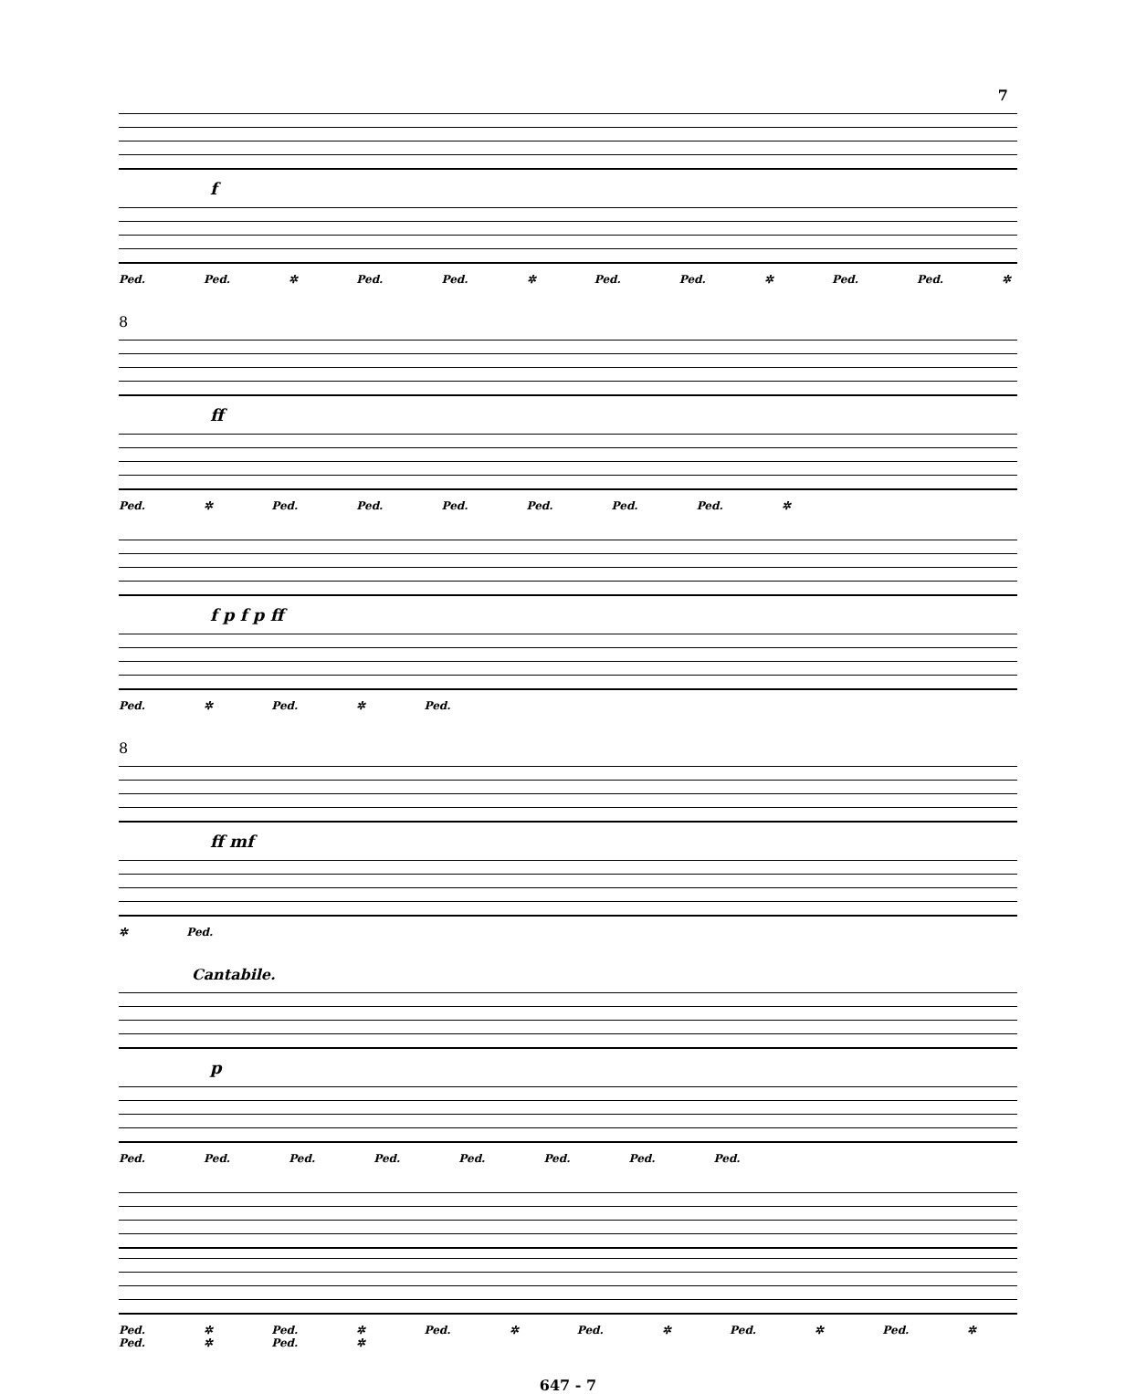7
f
Ped. Ped. ✲ Ped. Ped. ✲ Ped. Ped. ✲ Ped. Ped. ✲
8
ff
Ped. ✲ Ped. Ped. Ped. Ped. Ped. Ped. ✲
f p f p ff
Ped. ✲ Ped. ✲ Ped.
8
ff mf
✲ Ped.
Cantabile.
p
Ped. Ped. Ped. Ped. Ped. Ped. Ped. Ped.
Ped. ✲ Ped. ✲ Ped. ✲ Ped. ✲ Ped. ✲ Ped. ✲ Ped. ✲ Ped. ✲
647 - 7